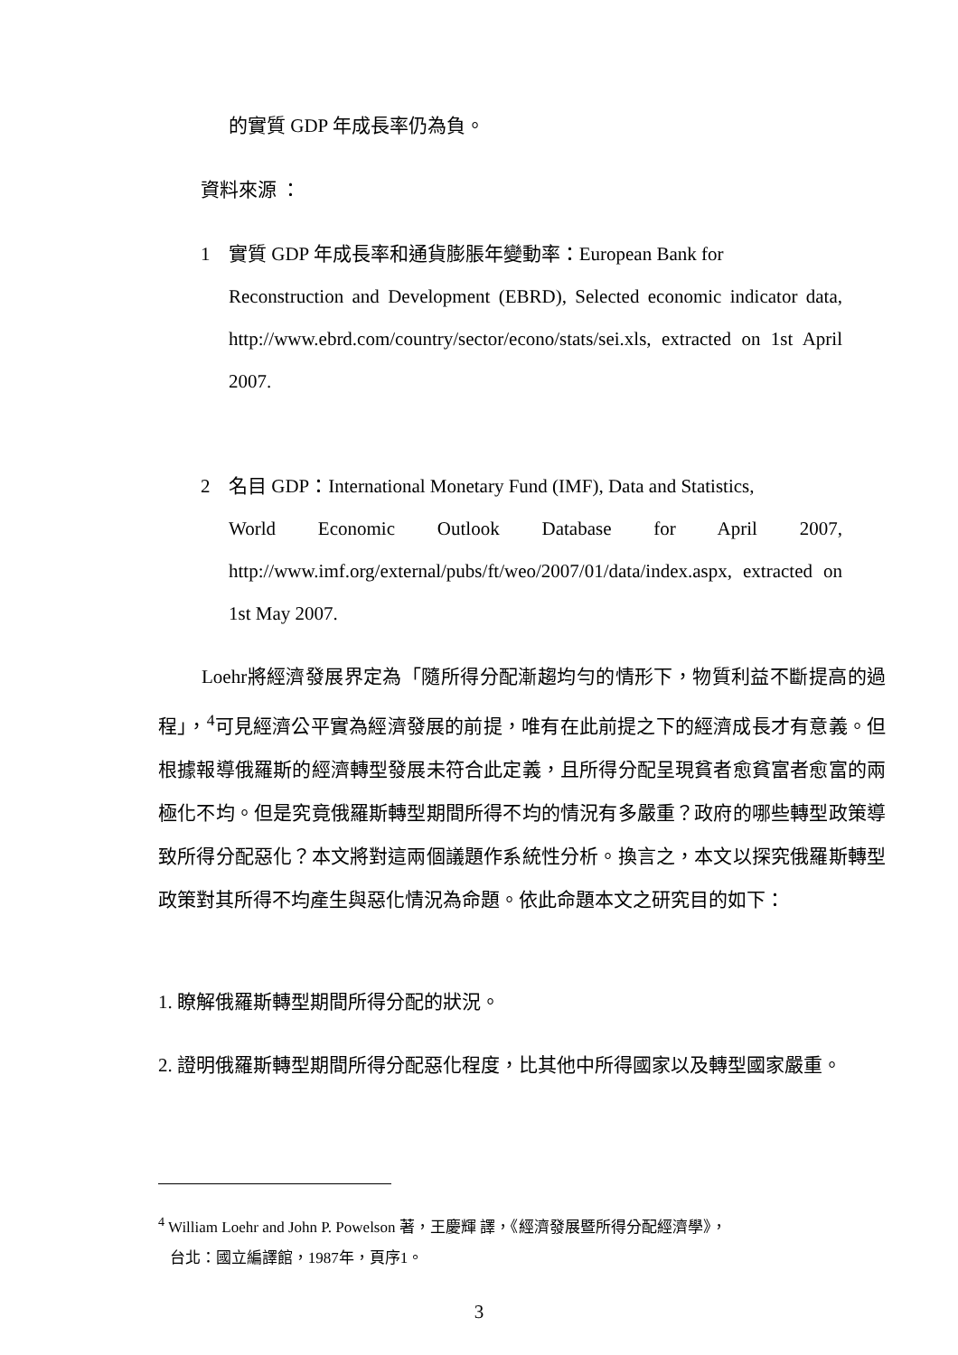的實質 GDP 年成長率仍為負。
資料來源 ：
1 實質 GDP 年成長率和通貨膨脹年變動率：European Bank for
Reconstruction and Development (EBRD), Selected economic indicator data, http://www.ebrd.com/country/sector/econo/stats/sei.xls, extracted on 1st April 2007.
2 名目 GDP：International Monetary Fund (IMF), Data and Statistics,
World Economic Outlook Database for April 2007, http://www.imf.org/external/pubs/ft/weo/2007/01/data/index.aspx, extracted on 1st May 2007.
Loehr將經濟發展界定為「隨所得分配漸趨均勻的情形下，物質利益不斷提高的過程」，<sup>4</sup>可見經濟公平實為經濟發展的前提，唯有在此前提之下的經濟成長才有意義。但根據報導俄羅斯的經濟轉型發展未符合此定義，且所得分配呈現貧者愈貧富者愈富的兩極化不均。但是究竟俄羅斯轉型期間所得不均的情況有多嚴重？政府的哪些轉型政策導致所得分配惡化？本文將對這兩個議題作系統性分析。換言之，本文以探究俄羅斯轉型政策對其所得不均產生與惡化情況為命題。依此命題本文之研究目的如下：
1. 瞭解俄羅斯轉型期間所得分配的狀況。
2. 證明俄羅斯轉型期間所得分配惡化程度，比其他中所得國家以及轉型國家嚴重。
<sup>4</sup> William Loehr and John P. Powelson 著，王慶輝 譯，《經濟發展暨所得分配經濟學》，
台北：國立編譯館，1987年，頁序1。
3